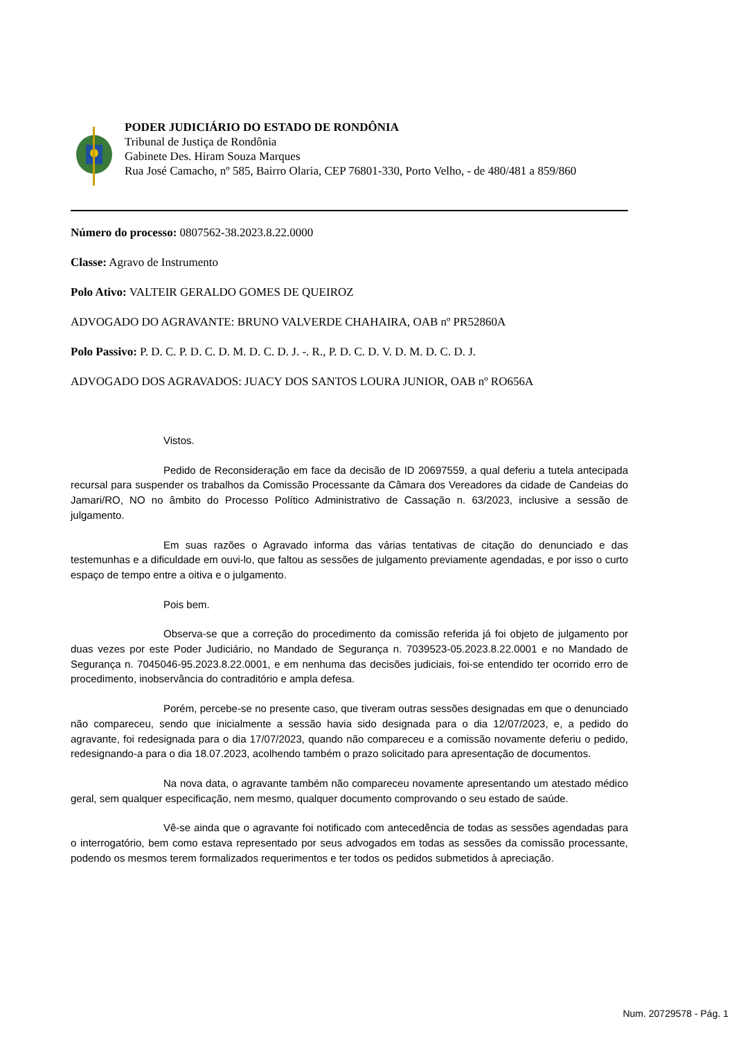PODER JUDICIÁRIO DO ESTADO DE RONDÔNIA
Tribunal de Justiça de Rondônia
Gabinete Des. Hiram Souza Marques
Rua José Camacho, nº 585, Bairro Olaria, CEP 76801-330, Porto Velho, - de 480/481 a 859/860
Número do processo: 0807562-38.2023.8.22.0000
Classe: Agravo de Instrumento
Polo Ativo: VALTEIR GERALDO GOMES DE QUEIROZ
ADVOGADO DO AGRAVANTE: BRUNO VALVERDE CHAHAIRA, OAB nº PR52860A
Polo Passivo: P. D. C. P. D. C. D. M. D. C. D. J. -. R., P. D. C. D. V. D. M. D. C. D. J.
ADVOGADO DOS AGRAVADOS: JUACY DOS SANTOS LOURA JUNIOR, OAB nº RO656A
Vistos.
Pedido de Reconsideração em face da decisão de ID 20697559, a qual deferiu a tutela antecipada recursal para suspender os trabalhos da Comissão Processante da Câmara dos Vereadores da cidade de Candeias do Jamari/RO, NO no âmbito do Processo Político Administrativo de Cassação n. 63/2023, inclusive a sessão de julgamento.
Em suas razões o Agravado informa das várias tentativas de citação do denunciado e das testemunhas e a dificuldade em ouvi-lo, que faltou as sessões de julgamento previamente agendadas, e por isso o curto espaço de tempo entre a oitiva e o julgamento.
Pois bem.
Observa-se que a correção do procedimento da comissão referida já foi objeto de julgamento por duas vezes por este Poder Judiciário, no Mandado de Segurança n. 7039523-05.2023.8.22.0001 e no Mandado de Segurança n. 7045046-95.2023.8.22.0001, e em nenhuma das decisões judiciais, foi-se entendido ter ocorrido erro de procedimento, inobservância do contraditório e ampla defesa.
Porém, percebe-se no presente caso, que tiveram outras sessões designadas em que o denunciado não compareceu, sendo que inicialmente a sessão havia sido designada para o dia 12/07/2023, e, a pedido do agravante, foi redesignada para o dia 17/07/2023, quando não compareceu e a comissão novamente deferiu o pedido, redesignando-a para o dia 18.07.2023, acolhendo também o prazo solicitado para apresentação de documentos.
Na nova data, o agravante também não compareceu novamente apresentando um atestado médico geral, sem qualquer especificação, nem mesmo, qualquer documento comprovando o seu estado de saúde.
Vê-se ainda que o agravante foi notificado com antecedência de todas as sessões agendadas para o interrogatório, bem como estava representado por seus advogados em todas as sessões da comissão processante, podendo os mesmos terem formalizados requerimentos e ter todos os pedidos submetidos à apreciação.
Num. 20729578 - Pág. 1